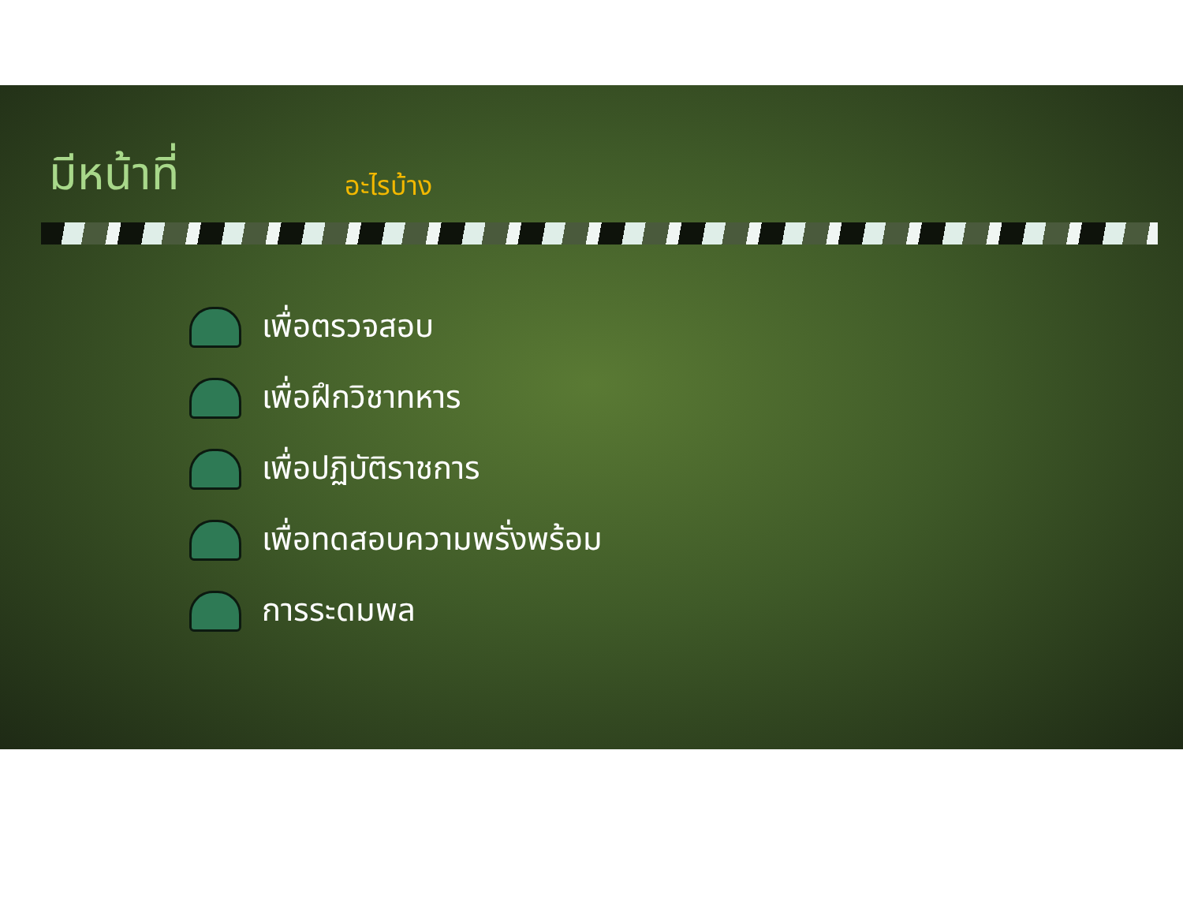มีหน้าที่ อะไรบ้าง
เพื่อตรวจสอบ
เพื่อฝึกวิชาทหาร
เพื่อปฏิบัติราชการ
เพื่อทดสอบความพรั่งพร้อม
การระดมพล